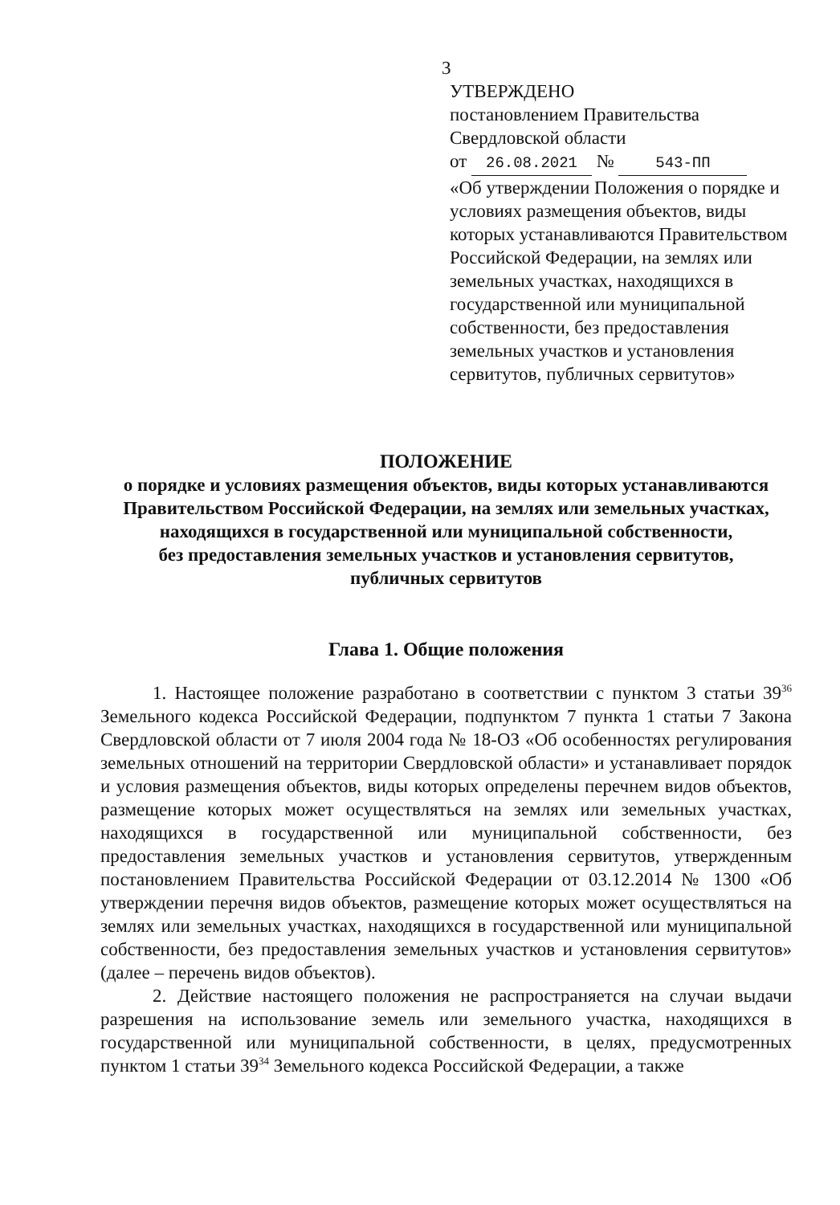3
УТВЕРЖДЕНО
постановлением Правительства
Свердловской области
от 26.08.2021 № 543-ПП
«Об утверждении Положения о порядке и условиях размещения объектов, виды которых устанавливаются Правительством Российской Федерации, на землях или земельных участках, находящихся в государственной или муниципальной собственности, без предоставления земельных участков и установления сервитутов, публичных сервитутов»
ПОЛОЖЕНИЕ
о порядке и условиях размещения объектов, виды которых устанавливаются Правительством Российской Федерации, на землях или земельных участках, находящихся в государственной или муниципальной собственности,
без предоставления земельных участков и установления сервитутов,
публичных сервитутов
Глава 1. Общие положения
1. Настоящее положение разработано в соответствии с пунктом 3 статьи 39<sup>36</sup> Земельного кодекса Российской Федерации, подпунктом 7 пункта 1 статьи 7 Закона Свердловской области от 7 июля 2004 года № 18-ОЗ «Об особенностях регулирования земельных отношений на территории Свердловской области» и устанавливает порядок и условия размещения объектов, виды которых определены перечнем видов объектов, размещение которых может осуществляться на землях или земельных участках, находящихся в государственной или муниципальной собственности, без предоставления земельных участков и установления сервитутов, утвержденным постановлением Правительства Российской Федерации от 03.12.2014 № 1300 «Об утверждении перечня видов объектов, размещение которых может осуществляться на землях или земельных участках, находящихся в государственной или муниципальной собственности, без предоставления земельных участков и установления сервитутов» (далее – перечень видов объектов).
2. Действие настоящего положения не распространяется на случаи выдачи разрешения на использование земель или земельного участка, находящихся в государственной или муниципальной собственности, в целях, предусмотренных пунктом 1 статьи 39<sup>34</sup> Земельного кодекса Российской Федерации, а также